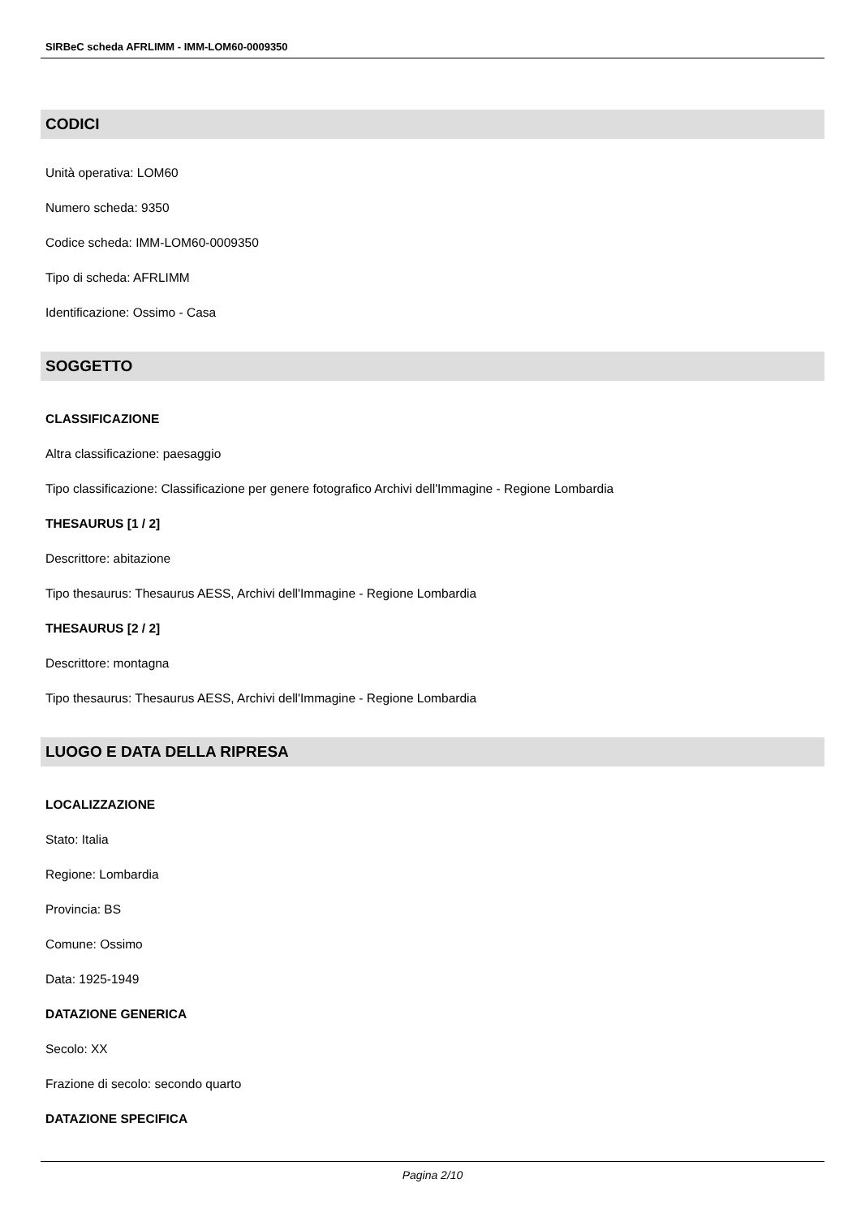SIRBeC scheda AFRLIMM - IMM-LOM60-0009350
CODICI
Unità operativa: LOM60
Numero scheda: 9350
Codice scheda: IMM-LOM60-0009350
Tipo di scheda: AFRLIMM
Identificazione: Ossimo - Casa
SOGGETTO
CLASSIFICAZIONE
Altra classificazione: paesaggio
Tipo classificazione: Classificazione per genere fotografico Archivi dell'Immagine - Regione Lombardia
THESAURUS [1 / 2]
Descrittore: abitazione
Tipo thesaurus: Thesaurus AESS, Archivi dell'Immagine - Regione Lombardia
THESAURUS [2 / 2]
Descrittore: montagna
Tipo thesaurus: Thesaurus AESS, Archivi dell'Immagine - Regione Lombardia
LUOGO E DATA DELLA RIPRESA
LOCALIZZAZIONE
Stato: Italia
Regione: Lombardia
Provincia: BS
Comune: Ossimo
Data: 1925-1949
DATAZIONE GENERICA
Secolo: XX
Frazione di secolo: secondo quarto
DATAZIONE SPECIFICA
Pagina 2/10